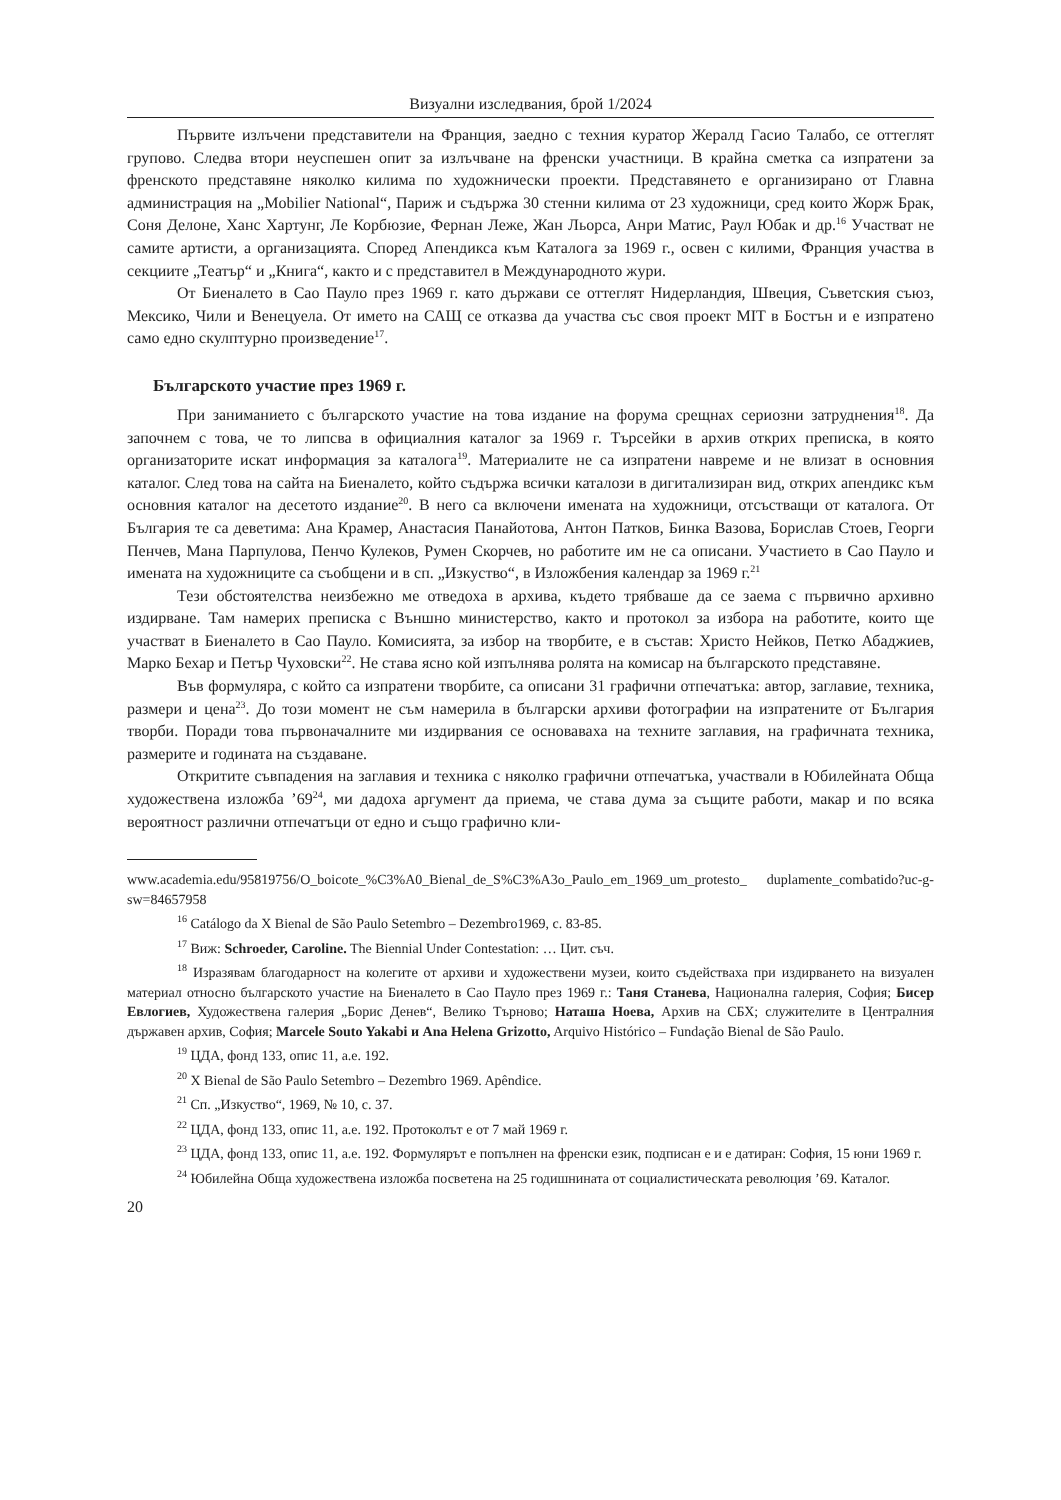Визуални изследвания, брой 1/2024
Първите излъчени представители на Франция, заедно с техния куратор Жералд Гасио Талабо, се оттеглят групово. Следва втори неуспешен опит за излъчване на френски участници. В крайна сметка са изпратени за френското представяне няколко килима по художнически проекти. Представянето е организирано от Главна администрация на „Mobilier National“, Париж и съдържа 30 стенни килима от 23 художници, сред които Жорж Брак, Соня Делоне, Ханс Хартунг, Ле Корбюзие, Фернан Леже, Жан Льорса, Анри Матис, Раул Юбак и др.<sup>16</sup> Участват не самите артисти, а организацията. Според Апендикса към Каталога за 1969 г., освен с килими, Франция участва в секциите „Театър“ и „Книга“, както и с представител в Международното жури.
От Биеналето в Сао Пауло през 1969 г. като държави се оттеглят Нидерландия, Швеция, Съветския съюз, Мексико, Чили и Венецуела. От името на САЩ се отказва да участва със своя проект MIT в Бостън и е изпратено само едно скулптурно произведение<sup>17</sup>.
Българското участие през 1969 г.
При заниманието с българското участие на това издание на форума срещнах сериозни затруднения<sup>18</sup>. Да започнем с това, че то липсва в официалния каталог за 1969 г. Търсейки в архив открих преписка, в която организаторите искат информация за каталога<sup>19</sup>. Материалите не са изпратени навреме и не влизат в основния каталог. След това на сайта на Биеналето, който съдържа всички каталози в дигитализиран вид, открих апендикс към основния каталог на десетото издание<sup>20</sup>. В него са включени имената на художници, отсъстващи от каталога. От България те са деветима: Ана Крамер, Анастасия Панайотова, Антон Патков, Бинка Вазова, Борислав Стоев, Георги Пенчев, Мана Парпулова, Пенчо Кулеков, Румен Скорчев, но работите им не са описани. Участието в Сао Пауло и имената на художниците са съобщени и в сп. „Изкуство“, в Изложбения календар за 1969 г.<sup>21</sup>
Тези обстоятелства неизбежно ме отведоха в архива, където трябваше да се заема с първично архивно издирване. Там намерих преписка с Външно министерство, както и протокол за избора на работите, които ще участват в Биеналето в Сао Пауло. Комисията, за избор на творбите, е в състав: Христо Нейков, Петко Абаджиев, Марко Бехар и Петър Чуховски<sup>22</sup>. Не става ясно кой изпълнява ролята на комисар на българското представяне.
Във формуляра, с който са изпратени творбите, са описани 31 графични отпечатъка: автор, заглавие, техника, размери и цена<sup>23</sup>. До този момент не съм намерила в български архиви фотографии на изпратените от България творби. Поради това първоначалните ми издирвания се основаваха на техните заглавия, на графичната техника, размерите и годината на създаване.
Откритите съвпадения на заглавия и техника с няколко графични отпечатъка, участвали в Юбилейната Обща художествена изложба ’69<sup>24</sup>, ми дадоха аргумент да приема, че става дума за същите работи, макар и по всяка вероятност различни отпечатъци от едно и също графично кли-
www.academia.edu/95819756/O_boicote_%C3%A0_Bienal_de_S%C3%A3o_Paulo_em_1969_um_protesto_ duplamente_combatido?uc-g-sw=84657958
<sup>16</sup> Catálogo da X Bienal de São Paulo Setembro – Dezembro1969, с. 83-85.
<sup>17</sup> Виж: Schroeder, Caroline. The Biennial Under Contestation: … Цит. съч.
<sup>18</sup> Изразявам благодарност на колегите от архиви и художествени музеи, които съдействаха при издирването на визуален материал относно българското участие на Биеналето в Сао Пауло през 1969 г.: Таня Станева, Национална галерия, София; Бисер Евлогиев, Художествена галерия „Борис Денев“, Велико Търново; Наташа Ноева, Архив на СБХ; служителите в Централния държавен архив, София; Marcele Souto Yakabi и Ana Helena Grizotto, Arquivo Histórico – Fundação Bienal de São Paulo.
<sup>19</sup> ЦДА, фонд 133, опис 11, а.е. 192.
<sup>20</sup> X Bienal de São Paulo Setembro – Dezembro 1969. Apêndice.
<sup>21</sup> Сп. „Изкуство“, 1969, № 10, с. 37.
<sup>22</sup> ЦДА, фонд 133, опис 11, а.е. 192. Протоколът е от 7 май 1969 г.
<sup>23</sup> ЦДА, фонд 133, опис 11, а.е. 192. Формулярът е попълнен на френски език, подписан е и е датиран: София, 15 юни 1969 г.
<sup>24</sup> Юбилейна Обща художествена изложба посветена на 25 годишнината от социалистическата революция ’69. Каталог.
20